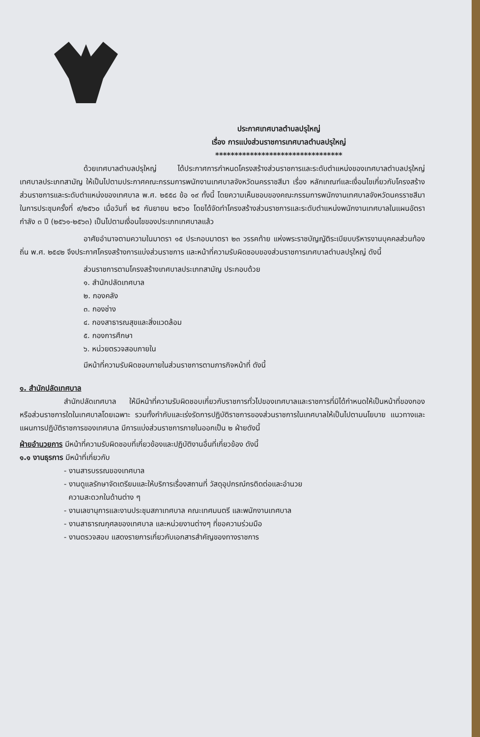ประกาศเทศบาลตำบลปรุใหญ่
เรื่อง การแบ่งส่วนราชการเทศบาลตำบลปรุใหญ่
*********************************
ด้วยเทศบาลตำบลปรุใหญ่ ได้ประกาศการกำหนดโครงสร้างส่วนราชการและระดับตำแหน่งของเทศบาลตำบลปรุใหญ่ เทศบาลประเภทสามัญ ให้เป็นไปตามประกาศคณะกรรมการพนักงานเทศบาลจังหวัดนครราชสีมา เรื่อง หลักเกณฑ์และเงื่อนไขเกี่ยวกับโครงสร้างส่วนราชการและระดับตำแหน่งของเทศบาล พ.ศ. ๒๕๕๘ ข้อ ๑๙ ทั้งนี้ โดยความเห็นชอบของคณะกรรมการพนักงานเทศบาลจังหวัดนครราชสีมา ในการประชุมครั้งที่ ๙/๒๕๖๐ เมื่อวันที่ ๒๕ กันยายน ๒๕๖๐ โดยได้จัดทำโครงสร้างส่วนราชการและระดับตำแหน่งพนักงานเทศบาลในแผนอัตรากำลัง ๓ ปี (๒๕๖๑-๒๕๖๓) เป็นไปตามเงื่อนไขของประเภทเทศบาลแล้ว
อาศัยอำนาจตามความในมาตรา ๑๕ ประกอบมาตรา ๒๓ วรรคท้าย แห่งพระราชบัญญัติระเบียบบริหารงานบุคคลส่วนท้องถิ่น พ.ศ. ๒๕๔๒ จึงประกาศโครงสร้างการแบ่งส่วนราชการ และหน้าที่ความรับผิดชอบของส่วนราชการเทศบาลตำบลปรุใหญ่ ดังนี้
ส่วนราชการตามโครงสร้างเทศบาลประเภทสามัญ ประกอบด้วย
๑. สำนักปลัดเทศบาล
๒. กองคลัง
๓. กองช่าง
๔. กองสาธารณสุขและสิ่งแวดล้อม
๕. กองการศึกษา
๖. หน่วยตรวจสอบภายใน
มีหน้าที่ความรับผิดชอบภายในส่วนราชการตามภารกิจหน้าที่ ดังนี้
๑. สำนักปลัดเทศบาล
สำนักปลัดเทศบาล ให้มีหน้าที่ความรับผิดชอบเกี่ยวกับราชการทั่วไปของเทศบาลและราชการที่มิได้กำหนดให้เป็นหน้าที่ของกอง หรือส่วนราชการใดในเทศบาลโดยเฉพาะ รวมทั้งกำกับและเร่งรัดการปฏิบัติราชการของส่วนราชการในเทศบาลให้เป็นไปตามนโยบาย แนวทางและแผนการปฏิบัติราชการของเทศบาล มีการแบ่งส่วนราชการภายในออกเป็น ๒ ฝ่ายดังนี้
ฝ่ายอำนวยการ มีหน้าที่ความรับผิดชอบที่เกี่ยวข้องและปฏิบัติงานอื่นที่เกี่ยวข้อง ดังนี้
๑.๑ งานธุรการ มีหน้าที่เกี่ยวกับ
- งานสารบรรณของเทศบาล
- งานดูแลรักษาจัดเตรียมและให้บริการเรื่องสถานที่ วัสดุอุปกรณ์กรติดต่อและอำนวย
ความสะดวกในด้านต่าง ๆ
- งานเลขานุการและงานประชุมสภาเทศบาล คณะเทศมนตรี และพนักงานเทศบาล
- งานสาธารณกุศลของเทศบาล และหน่วยงานต่างๆ ที่ขอความร่วมมือ
- งานตรวจสอบ แสดงรายการเกี่ยวกับเอกสารสำคัญของทางราชการ